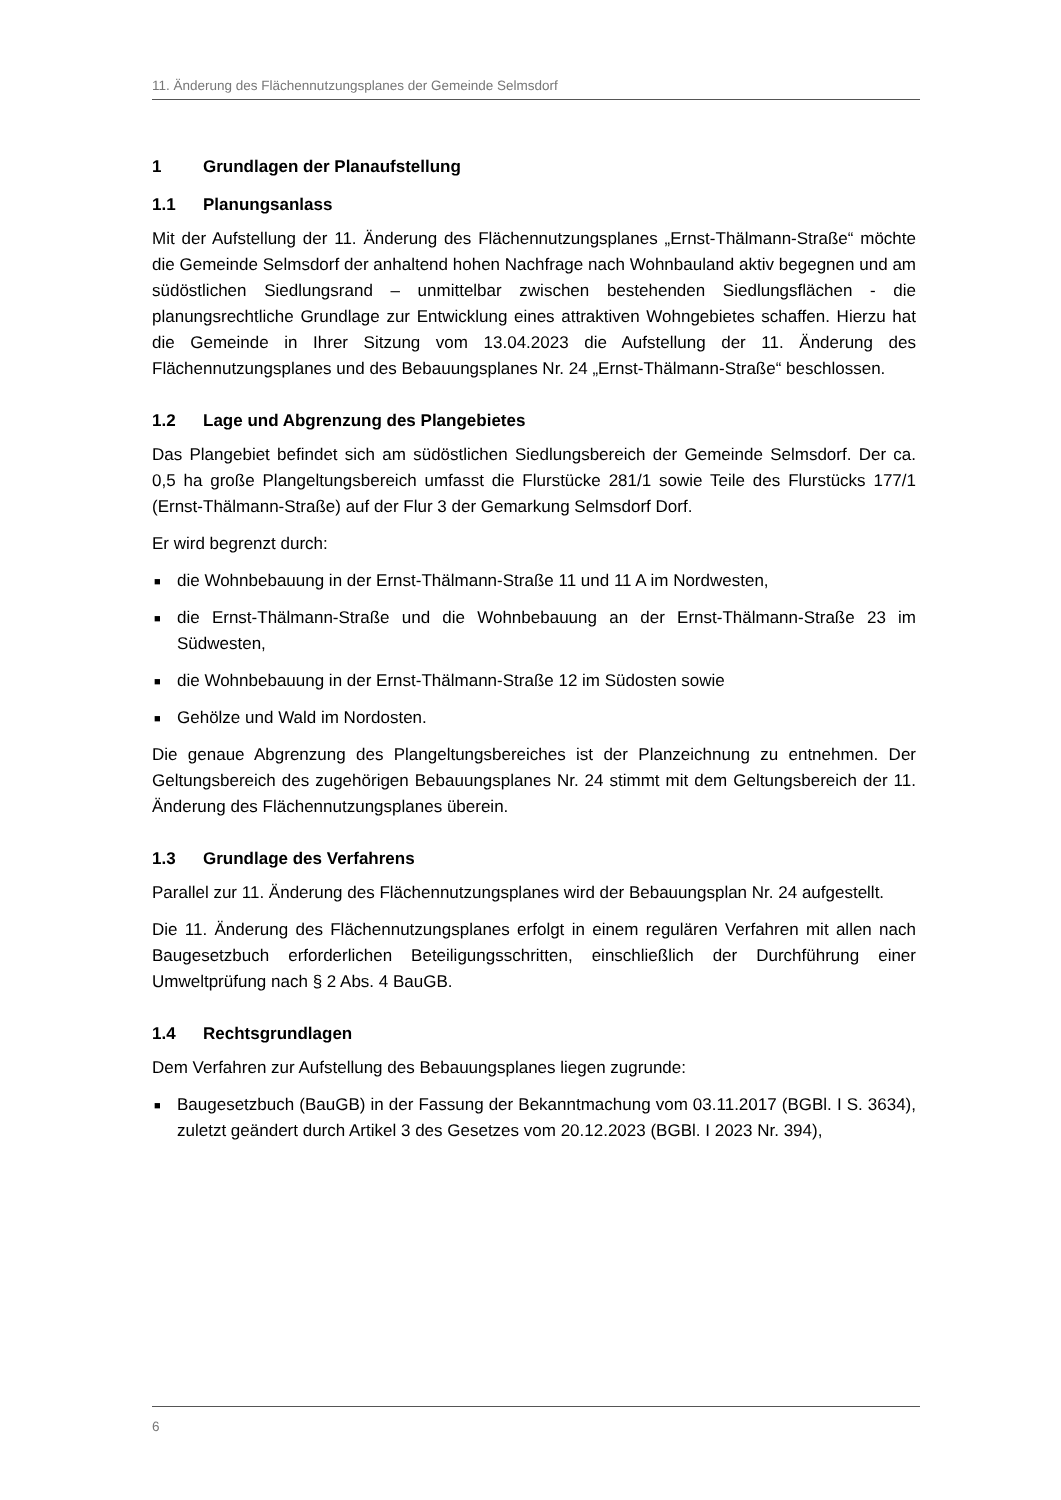11. Änderung des Flächennutzungsplanes der Gemeinde Selmsdorf
1 Grundlagen der Planaufstellung
1.1 Planungsanlass
Mit der Aufstellung der 11. Änderung des Flächennutzungsplanes „Ernst-Thälmann-Straße“ möchte die Gemeinde Selmsdorf der anhaltend hohen Nachfrage nach Wohnbauland aktiv begegnen und am südöstlichen Siedlungsrand – unmittelbar zwischen bestehenden Siedlungsflächen - die planungsrechtliche Grundlage zur Entwicklung eines attraktiven Wohngebietes schaffen. Hierzu hat die Gemeinde in Ihrer Sitzung vom 13.04.2023 die Aufstellung der 11. Änderung des Flächennutzungsplanes und des Bebauungsplanes Nr. 24 „Ernst-Thälmann-Straße“ beschlossen.
1.2 Lage und Abgrenzung des Plangebietes
Das Plangebiet befindet sich am südöstlichen Siedlungsbereich der Gemeinde Selmsdorf. Der ca. 0,5 ha große Plangeltungsbereich umfasst die Flurstücke 281/1 sowie Teile des Flurstücks 177/1 (Ernst-Thälmann-Straße) auf der Flur 3 der Gemarkung Selmsdorf Dorf.
Er wird begrenzt durch:
■ die Wohnbebauung in der Ernst-Thälmann-Straße 11 und 11 A im Nordwesten,
■ die Ernst-Thälmann-Straße und die Wohnbebauung an der Ernst-Thälmann-Straße 23 im Südwesten,
■ die Wohnbebauung in der Ernst-Thälmann-Straße 12 im Südosten sowie
■ Gehölze und Wald im Nordosten.
Die genaue Abgrenzung des Plangeltungsbereiches ist der Planzeichnung zu entnehmen. Der Geltungsbereich des zugehörigen Bebauungsplanes Nr. 24 stimmt mit dem Geltungsbereich der 11. Änderung des Flächennutzungsplanes überein.
1.3 Grundlage des Verfahrens
Parallel zur 11. Änderung des Flächennutzungsplanes wird der Bebauungsplan Nr. 24 aufgestellt.
Die 11. Änderung des Flächennutzungsplanes erfolgt in einem regulären Verfahren mit allen nach Baugesetzbuch erforderlichen Beteiligungsschritten, einschließlich der Durchführung einer Umweltprüfung nach § 2 Abs. 4 BauGB.
1.4 Rechtsgrundlagen
Dem Verfahren zur Aufstellung des Bebauungsplanes liegen zugrunde:
■ Baugesetzbuch (BauGB) in der Fassung der Bekanntmachung vom 03.11.2017 (BGBl. I S. 3634), zuletzt geändert durch Artikel 3 des Gesetzes vom 20.12.2023 (BGBl. I 2023 Nr. 394),
6